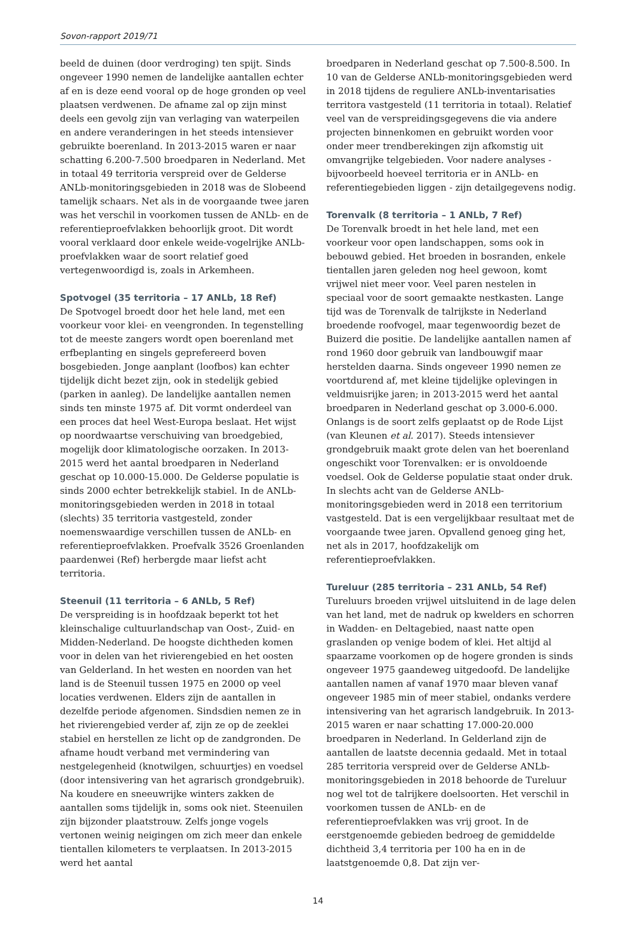Sovon-rapport 2019/71
beeld de duinen (door verdroging) ten spijt. Sinds ongeveer 1990 nemen de landelijke aantallen echter af en is deze eend vooral op de hoge gronden op veel plaatsen verdwenen. De afname zal op zijn minst deels een gevolg zijn van verlaging van waterpeilen en andere veranderingen in het steeds intensiever gebruikte boerenland. In 2013-2015 waren er naar schatting 6.200-7.500 broedparen in Nederland. Met in totaal 49 territoria verspreid over de Gelderse ANLb-monitoringsgebieden in 2018 was de Slobeend tamelijk schaars. Net als in de voorgaande twee jaren was het verschil in voorkomen tussen de ANLb- en de referentieproefvlakken behoorlijk groot. Dit wordt vooral verklaard door enkele weide-vogelrijke ANLb-proefvlakken waar de soort relatief goed vertegenwoordigd is, zoals in Arkemheen.
Spotvogel (35 territoria – 17 ANLb, 18 Ref)
De Spotvogel broedt door het hele land, met een voorkeur voor klei- en veengronden. In tegenstelling tot de meeste zangers wordt open boerenland met erfbeplanting en singels geprefereerd boven bosgebieden. Jonge aanplant (loofbos) kan echter tijdelijk dicht bezet zijn, ook in stedelijk gebied (parken in aanleg). De landelijke aantallen nemen sinds ten minste 1975 af. Dit vormt onderdeel van een proces dat heel West-Europa beslaat. Het wijst op noordwaartse verschuiving van broedgebied, mogelijk door klimatologische oorzaken. In 2013-2015 werd het aantal broedparen in Nederland geschat op 10.000-15.000. De Gelderse populatie is sinds 2000 echter betrekkelijk stabiel. In de ANLb-monitoringsgebieden werden in 2018 in totaal (slechts) 35 territoria vastgesteld, zonder noemenswaardige verschillen tussen de ANLb- en referentieproefvlakken. Proefvalk 3526 Groenlanden paardenwei (Ref) herbergde maar liefst acht territoria.
Steenuil (11 territoria – 6 ANLb, 5 Ref)
De verspreiding is in hoofdzaak beperkt tot het kleinschalige cultuurlandschap van Oost-, Zuid- en Midden-Nederland. De hoogste dichtheden komen voor in delen van het rivierengebied en het oosten van Gelderland. In het westen en noorden van het land is de Steenuil tussen 1975 en 2000 op veel locaties verdwenen. Elders zijn de aantallen in dezelfde periode afgenomen. Sindsdien nemen ze in het rivierengebied verder af, zijn ze op de zeeklei stabiel en herstellen ze licht op de zandgronden. De afname houdt verband met vermindering van nestgelegenheid (knotwilgen, schuurtjes) en voedsel (door intensivering van het agrarisch grondgebruik). Na koudere en sneeuwrijke winters zakken de aantallen soms tijdelijk in, soms ook niet. Steenuilen zijn bijzonder plaatstrouw. Zelfs jonge vogels vertonen weinig neigingen om zich meer dan enkele tientallen kilometers te verplaatsen. In 2013-2015 werd het aantal
broedparen in Nederland geschat op 7.500-8.500. In 10 van de Gelderse ANLb-monitoringsgebieden werd in 2018 tijdens de reguliere ANLb-inventarisaties territora vastgesteld (11 territoria in totaal). Relatief veel van de verspreidingsgegevens die via andere projecten binnenkomen en gebruikt worden voor onder meer trendberekingen zijn afkomstig uit omvangrijke telgebieden. Voor nadere analyses - bijvoorbeeld hoeveel territoria er in ANLb- en referentiegebieden liggen - zijn detailgegevens nodig.
Torenvalk (8 territoria – 1 ANLb, 7 Ref)
De Torenvalk broedt in het hele land, met een voorkeur voor open landschappen, soms ook in bebouwd gebied. Het broeden in bosranden, enkele tientallen jaren geleden nog heel gewoon, komt vrijwel niet meer voor. Veel paren nestelen in speciaal voor de soort gemaakte nestkasten. Lange tijd was de Torenvalk de talrijkste in Nederland broedende roofvogel, maar tegenwoordig bezet de Buizerd die positie. De landelijke aantallen namen af rond 1960 door gebruik van landbouwgif maar herstelden daarna. Sinds ongeveer 1990 nemen ze voortdurend af, met kleine tijdelijke oplevingen in veldmuisrijke jaren; in 2013-2015 werd het aantal broedparen in Nederland geschat op 3.000-6.000. Onlangs is de soort zelfs geplaatst op de Rode Lijst (van Kleunen et al. 2017). Steeds intensiever grondgebruik maakt grote delen van het boerenland ongeschikt voor Torenvalken: er is onvoldoende voedsel. Ook de Gelderse populatie staat onder druk. In slechts acht van de Gelderse ANLb-monitoringsgebieden werd in 2018 een territorium vastgesteld. Dat is een vergelijkbaar resultaat met de voorgaande twee jaren. Opvallend genoeg ging het, net als in 2017, hoofdzakelijk om referentieproefvlakken.
Tureluur (285 territoria – 231 ANLb, 54 Ref)
Tureluurs broeden vrijwel uitsluitend in de lage delen van het land, met de nadruk op kwelders en schorren in Wadden- en Deltagebied, naast natte open graslanden op venige bodem of klei. Het altijd al spaarzame voorkomen op de hogere gronden is sinds ongeveer 1975 gaandeweg uitgedoofd. De landelijke aantallen namen af vanaf 1970 maar bleven vanaf ongeveer 1985 min of meer stabiel, ondanks verdere intensivering van het agrarisch landgebruik. In 2013-2015 waren er naar schatting 17.000-20.000 broedparen in Nederland. In Gelderland zijn de aantallen de laatste decennia gedaald. Met in totaal 285 territoria verspreid over de Gelderse ANLb-monitoringsgebieden in 2018 behoorde de Tureluur nog wel tot de talrijkere doelsoorten. Het verschil in voorkomen tussen de ANLb- en de referentieproefvlakken was vrij groot. In de eerstgenoemde gebieden bedroeg de gemiddelde dichtheid 3,4 territoria per 100 ha en in de laatstgenoemde 0,8. Dat zijn ver-
14